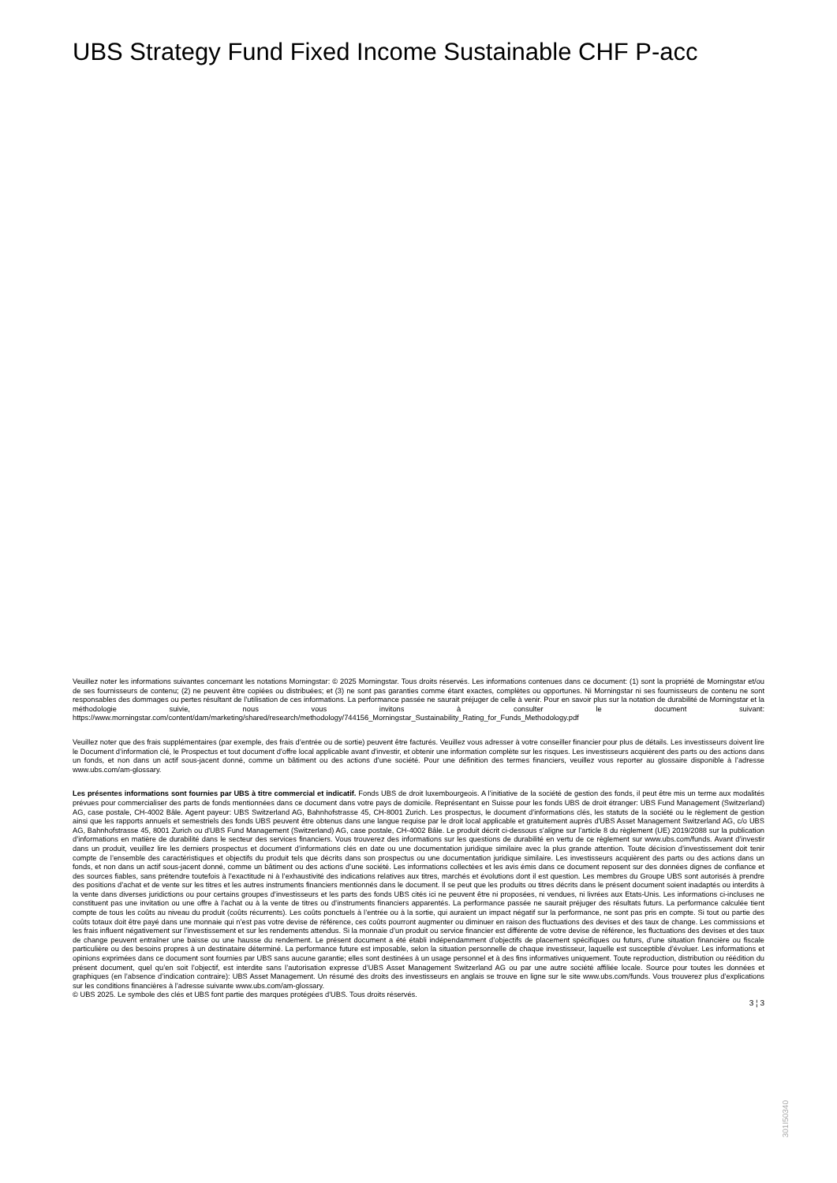UBS Strategy Fund Fixed Income Sustainable CHF P-acc
Veuillez noter les informations suivantes concernant les notations Morningstar: © 2025 Morningstar. Tous droits réservés. Les informations contenues dans ce document: (1) sont la propriété de Morningstar et/ou de ses fournisseurs de contenu; (2) ne peuvent être copiées ou distribuées; et (3) ne sont pas garanties comme étant exactes, complètes ou opportunes. Ni Morningstar ni ses fournisseurs de contenu ne sont responsables des dommages ou pertes résultant de l’utilisation de ces informations. La performance passée ne saurait préjuger de celle à venir. Pour en savoir plus sur la notation de durabilité de Morningstar et la méthodologie suivie, nous vous invitons à consulter le document suivant: https://www.morningstar.com/content/dam/marketing/shared/research/methodology/744156_Morningstar_Sustainability_Rating_for_Funds_Methodology.pdf
Veuillez noter que des frais supplémentaires (par exemple, des frais d’entrée ou de sortie) peuvent être facturés. Veuillez vous adresser à votre conseiller financier pour plus de détails. Les investisseurs doivent lire le Document d’information clé, le Prospectus et tout document d'offre local applicable avant d'investir, et obtenir une information complète sur les risques. Les investisseurs acquièrent des parts ou des actions dans un fonds, et non dans un actif sous-jacent donné, comme un bâtiment ou des actions d’une société. Pour une définition des termes financiers, veuillez vous reporter au glossaire disponible à l’adresse www.ubs.com/am-glossary.
Les présentes informations sont fournies par UBS à titre commercial et indicatif. Fonds UBS de droit luxembourgeois. A l’initiative de la société de gestion des fonds, il peut être mis un terme aux modalités prévues pour commercialiser des parts de fonds mentionnées dans ce document dans votre pays de domicile. Représentant en Suisse pour les fonds UBS de droit étranger: UBS Fund Management (Switzerland) AG, case postale, CH-4002 Bâle. Agent payeur: UBS Switzerland AG, Bahnhofstrasse 45, CH-8001 Zurich. Les prospectus, le document d’informations clés, les statuts de la société ou le règlement de gestion ainsi que les rapports annuels et semestriels des fonds UBS peuvent être obtenus dans une langue requise par le droit local applicable et gratuitement auprès d'UBS Asset Management Switzerland AG, c/o UBS AG, Bahnhofstrasse 45, 8001 Zurich ou d'UBS Fund Management (Switzerland) AG, case postale, CH-4002 Bâle. Le produit décrit ci-dessous s’aligne sur l’article 8 du règlement (UE) 2019/2088 sur la publication d’informations en matière de durabilité dans le secteur des services financiers. Vous trouverez des informations sur les questions de durabilité en vertu de ce règlement sur www.ubs.com/funds. Avant d’investir dans un produit, veuillez lire les derniers prospectus et document d’informations clés en date ou une documentation juridique similaire avec la plus grande attention. Toute décision d’investissement doit tenir compte de l’ensemble des caractéristiques et objectifs du produit tels que décrits dans son prospectus ou une documentation juridique similaire. Les investisseurs acquièrent des parts ou des actions dans un fonds, et non dans un actif sous-jacent donné, comme un bâtiment ou des actions d’une société. Les informations collectées et les avis émis dans ce document reposent sur des données dignes de confiance et des sources fiables, sans prétendre toutefois à l’exactitude ni à l’exhaustivité des indications relatives aux titres, marchés et évolutions dont il est question. Les membres du Groupe UBS sont autorisés à prendre des positions d’achat et de vente sur les titres et les autres instruments financiers mentionnés dans le document. Il se peut que les produits ou titres décrits dans le présent document soient inadaptés ou interdits à la vente dans diverses juridictions ou pour certains groupes d’investisseurs et les parts des fonds UBS cités ici ne peuvent être ni proposées, ni vendues, ni livrées aux Etats-Unis. Les informations ci-incluses ne constituent pas une invitation ou une offre à l’achat ou à la vente de titres ou d’instruments financiers apparentés. La performance passée ne saurait préjuger des résultats futurs. La performance calculée tient compte de tous les coûts au niveau du produit (coûts récurrents). Les coûts ponctuels à l’entrée ou à la sortie, qui auraient un impact négatif sur la performance, ne sont pas pris en compte. Si tout ou partie des coûts totaux doit être payé dans une monnaie qui n’est pas votre devise de référence, ces coûts pourront augmenter ou diminuer en raison des fluctuations des devises et des taux de change. Les commissions et les frais influent négativement sur l’investissement et sur les rendements attendus. Si la monnaie d’un produit ou service financier est différente de votre devise de référence, les fluctuations des devises et des taux de change peuvent entraîner une baisse ou une hausse du rendement. Le présent document a été établi indépendamment d’objectifs de placement spécifiques ou futurs, d’une situation financière ou fiscale particulière ou des besoins propres à un destinataire déterminé. La performance future est imposable, selon la situation personnelle de chaque investisseur, laquelle est susceptible d’évoluer. Les informations et opinions exprimées dans ce document sont fournies par UBS sans aucune garantie; elles sont destinées à un usage personnel et à des fins informatives uniquement. Toute reproduction, distribution ou réédition du présent document, quel qu’en soit l’objectif, est interdite sans l’autorisation expresse d’UBS Asset Management Switzerland AG ou par une autre société affiliée locale. Source pour toutes les données et graphiques (en l’absence d’indication contraire): UBS Asset Management. Un résumé des droits des investisseurs en anglais se trouve en ligne sur le site www.ubs.com/funds. Vous trouverez plus d’explications sur les conditions financières à l’adresse suivante www.ubs.com/am-glossary.
© UBS 2025. Le symbole des clés et UBS font partie des marques protégées d'UBS. Tous droits réservés.
3 ¦ 3
301I50340